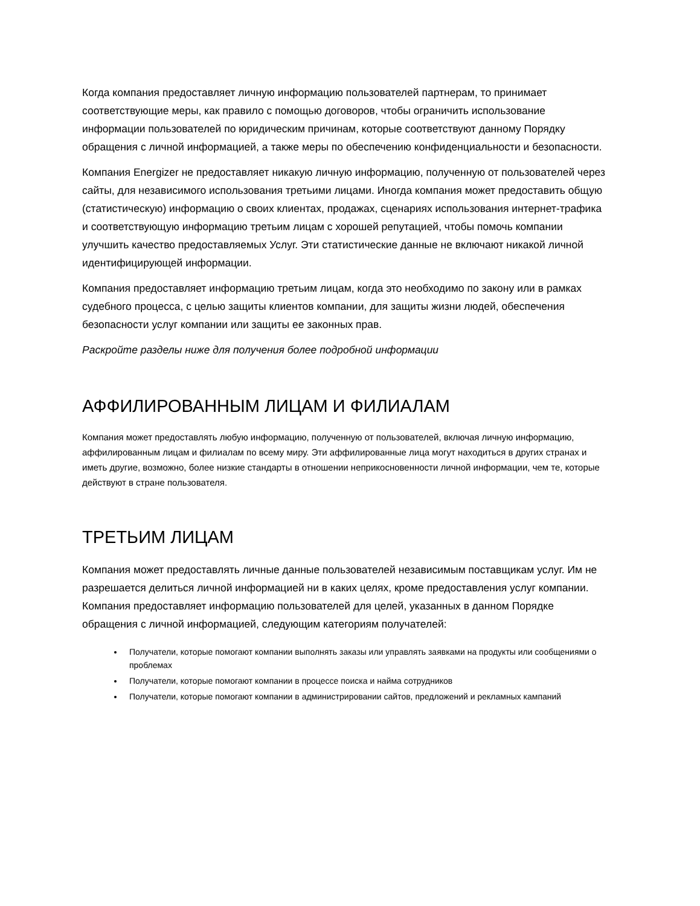Когда компания предоставляет личную информацию пользователей партнерам, то принимает соответствующие меры, как правило с помощью договоров, чтобы ограничить использование информации пользователей по юридическим причинам, которые соответствуют данному Порядку обращения с личной информацией, а также меры по обеспечению конфиденциальности и безопасности.
Компания Energizer не предоставляет никакую личную информацию, полученную от пользователей через сайты, для независимого использования третьими лицами. Иногда компания может предоставить общую (статистическую) информацию о своих клиентах, продажах, сценариях использования интернет-трафика и соответствующую информацию третьим лицам с хорошей репутацией, чтобы помочь компании улучшить качество предоставляемых Услуг. Эти статистические данные не включают никакой личной идентифицирующей информации.
Компания предоставляет информацию третьим лицам, когда это необходимо по закону или в рамках судебного процесса, с целью защиты клиентов компании, для защиты жизни людей, обеспечения безопасности услуг компании или защиты ее законных прав.
Раскройте разделы ниже для получения более подробной информации
АФФИЛИРОВАННЫМ ЛИЦАМ И ФИЛИАЛАМ
Компания может предоставлять любую информацию, полученную от пользователей, включая личную информацию, аффилированным лицам и филиалам по всему миру. Эти аффилированные лица могут находиться в других странах и иметь другие, возможно, более низкие стандарты в отношении неприкосновенности личной информации, чем те, которые действуют в стране пользователя.
ТРЕТЬИМ ЛИЦАМ
Компания может предоставлять личные данные пользователей независимым поставщикам услуг. Им не разрешается делиться личной информацией ни в каких целях, кроме предоставления услуг компании. Компания предоставляет информацию пользователей для целей, указанных в данном Порядке обращения с личной информацией, следующим категориям получателей:
Получатели, которые помогают компании выполнять заказы или управлять заявками на продукты или сообщениями о проблемах
Получатели, которые помогают компании в процессе поиска и найма сотрудников
Получатели, которые помогают компании в администрировании сайтов, предложений и рекламных кампаний